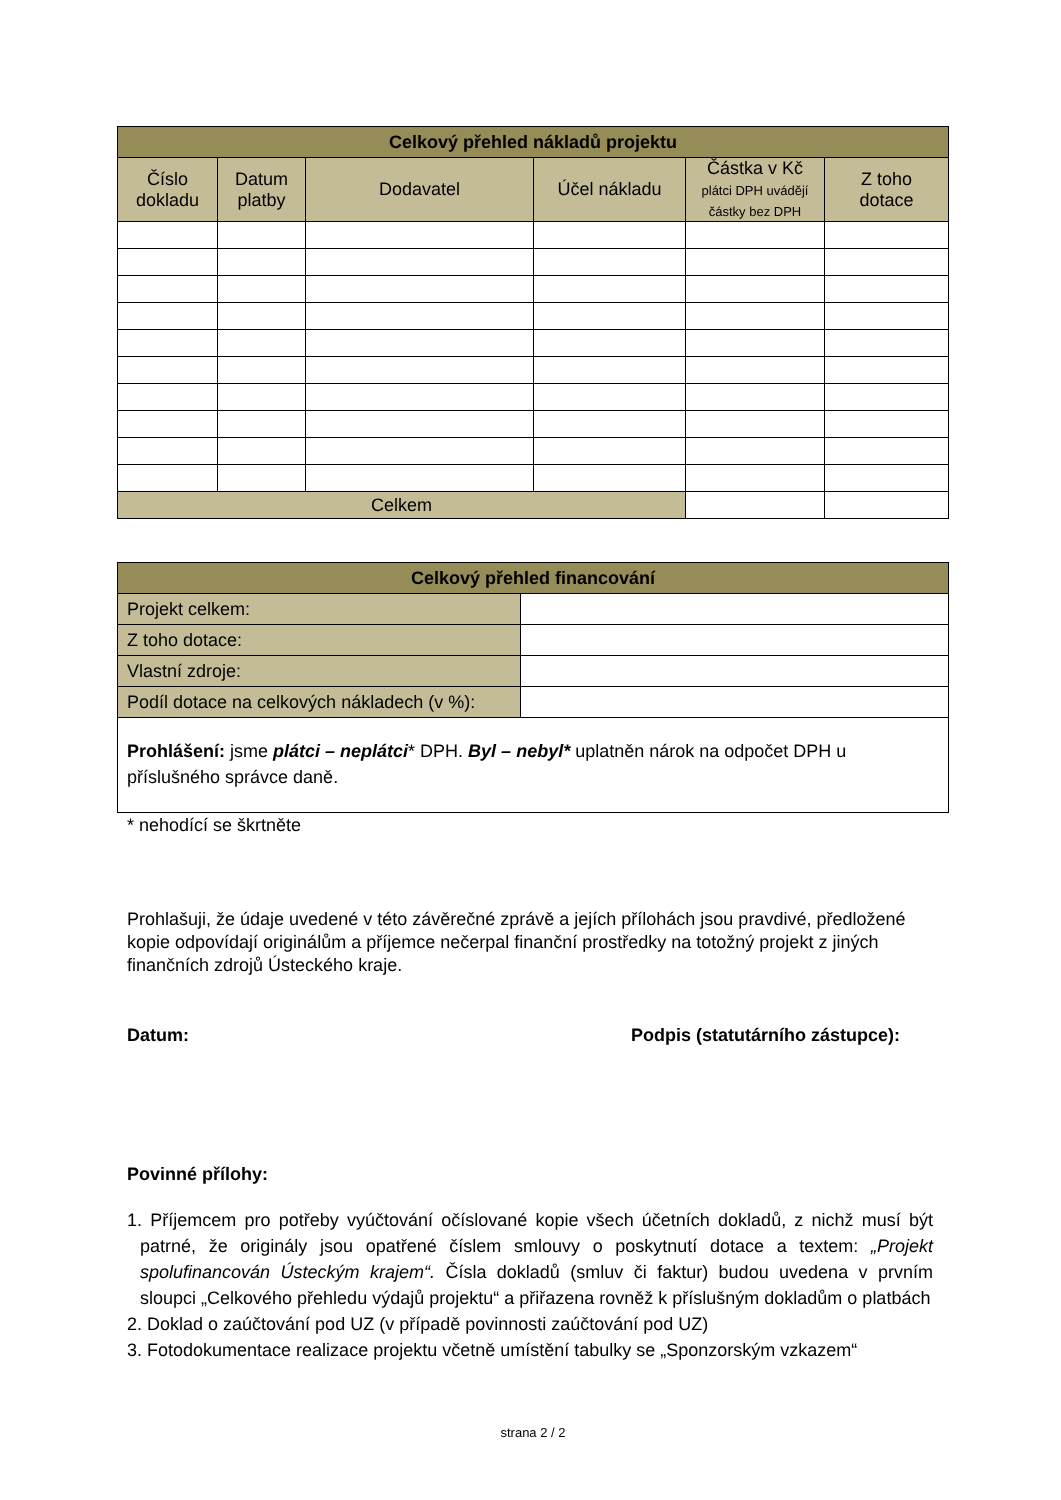| Celkový přehled nákladů projektu | | | | | |
| --- | --- | --- | --- | --- | --- |
| Číslo dokladu | Datum platby | Dodavatel | Účel nákladu | Částka v Kč plátci DPH uvádějí částky bez DPH | Z toho dotace |
| Celkem | | | | | |
| Celkový přehled financování | |
| --- | --- |
| Projekt celkem: | |
| Z toho dotace: | |
| Vlastní zdroje: | |
| Podíl dotace na celkových nákladech (v %): | |
| Prohlášení: jsme plátci – neplátci * DPH. Byl – nebyl* uplatněn nárok na odpočet DPH u příslušného správce daně. | |
* nehodící se škrtněte
Prohlašuji, že údaje uvedené v této závěrečné zprávě a jejích přílohách jsou pravdivé, předložené kopie odpovídají originálům a příjemce nečerpal finanční prostředky na totožný projekt z jiných finančních zdrojů Ústeckého kraje.
Datum: Podpis (statutárního zástupce):
Povinné přílohy:
1. Příjemcem pro potřeby vyúčtování očíslované kopie všech účetních dokladů, z nichž musí být patrné, že originály jsou opatřené číslem smlouvy o poskytnutí dotace a textem: „Projekt spolufinancován Ústeckým krajem“. Čísla dokladů (smluv či faktur) budou uvedena v prvním sloupci „Celkového přehledu výdajů projektu“ a přiřazena rovněž k příslušným dokladům o platbách
2. Doklad o zaúčtování pod UZ (v případě povinnosti zaúčtování pod UZ)
3. Fotodokumentace realizace projektu včetně umístění tabulky se „Sponzorským vzkazem“
strana 2 / 2